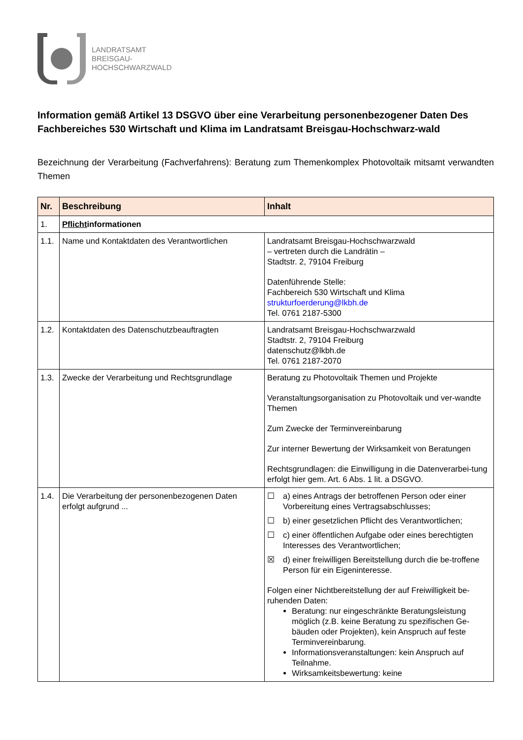LANDRATSAMT
BREISGAU-
HOCHSCHWARZWALD
Information gemäß Artikel 13 DSGVO über eine Verarbeitung personenbezogener Daten Des Fachbereiches 530 Wirtschaft und Klima im Landratsamt Breisgau-Hochschwarz-wald
Bezeichnung der Verarbeitung (Fachverfahrens): Beratung zum Themenkomplex Photovoltaik mitsamt verwandten Themen
| Nr. | Beschreibung | Inhalt |
| --- | --- | --- |
| 1. | Pflicht informationen | |
| 1.1. | Name und Kontaktdaten des Verantwortlichen | Landratsamt Breisgau-Hochschwarzwald – vertreten durch die Landrätin – Stadtstr. 2, 79104 Freiburg Datenführende Stelle: Fachbereich 530 Wirtschaft und Klima strukturfoerderung@lkbh.de Tel. 0761 2187-5300 |
| 1.2. | Kontaktdaten des Datenschutzbeauftragten | Landratsamt Breisgau-Hochschwarzwald Stadtstr. 2, 79104 Freiburg datenschutz@lkbh.de Tel. 0761 2187-2070 |
| 1.3. | Zwecke der Verarbeitung und Rechtsgrundlage | Beratung zu Photovoltaik Themen und Projekte Veranstaltungsorganisation zu Photovoltaik und ver-wandte Themen Zum Zwecke der Terminvereinbarung Zur interner Bewertung der Wirksamkeit von Beratungen Rechtsgrundlagen: die Einwilligung in die Datenverarbei-tung erfolgt hier gem. Art. 6 Abs. 1 lit. a DSGVO. |
| 1.4. | Die Verarbeitung der personenbezogenen Daten erfolgt aufgrund ... | ☐ a) eines Antrags der betroffenen Person oder einer Vorbereitung eines Vertragsabschlusses; ☐ b) einer gesetzlichen Pflicht des Verantwortlichen; ☐ c) einer öffentlichen Aufgabe oder eines berechtigten Interesses des Verantwortlichen; ☒ d) einer freiwilligen Bereitstellung durch die be-troffene Person für ein Eigeninteresse. Folgen einer Nichtbereitstellung der auf Freiwilligkeit be-ruhenden Daten: Beratung: nur eingeschränkte Beratungsleistung möglich (z.B. keine Beratung zu spezifischen Ge-bäuden oder Projekten), kein Anspruch auf feste Terminvereinbarung. Informationsveranstaltungen: kein Anspruch auf Teilnahme. Wirksamkeitsbewertung: keine |